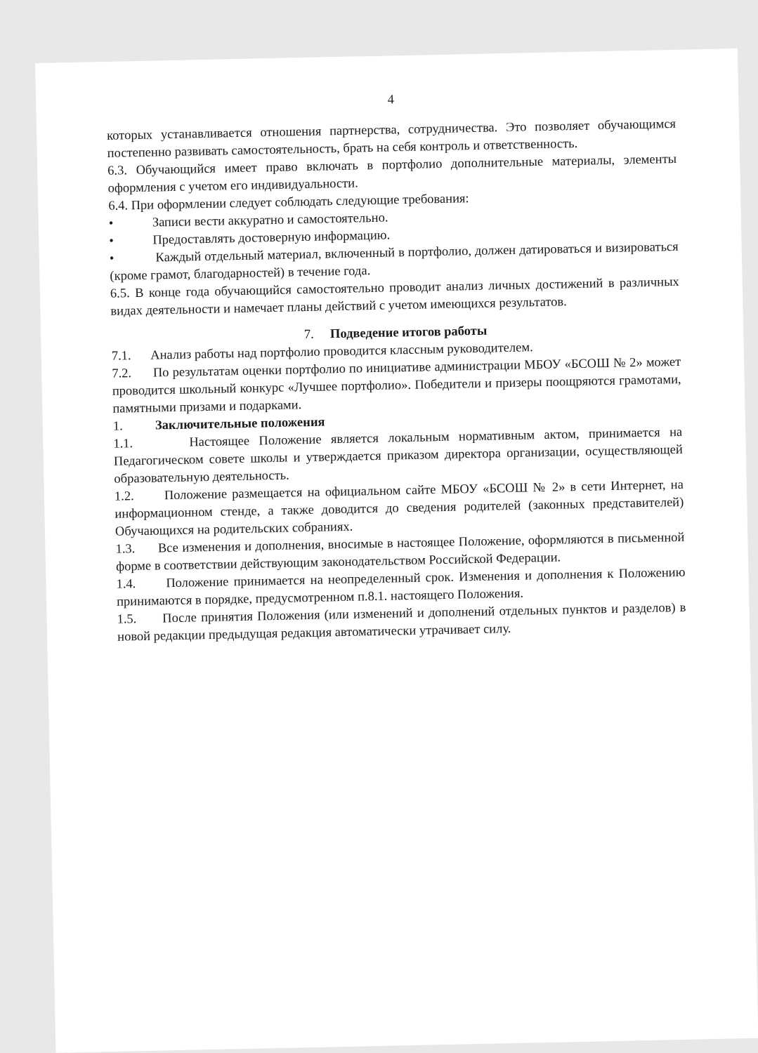4
которых устанавливается отношения партнерства, сотрудничества. Это позволяет обучающимся постепенно развивать самостоятельность, брать на себя контроль и ответственность.
6.3. Обучающийся имеет право включать в портфолио дополнительные материалы, элементы оформления с учетом его индивидуальности.
6.4. При оформлении следует соблюдать следующие требования:
• Записи вести аккуратно и самостоятельно.
• Предоставлять достоверную информацию.
• Каждый отдельный материал, включенный в портфолио, должен датироваться и визироваться (кроме грамот, благодарностей) в течение года.
6.5. В конце года обучающийся самостоятельно проводит анализ личных достижений в различных видах деятельности и намечает планы действий с учетом имеющихся результатов.
7. Подведение итогов работы
7.1. Анализ работы над портфолио проводится классным руководителем.
7.2. По результатам оценки портфолио по инициативе администрации МБОУ «БСОШ № 2» может проводится школьный конкурс «Лучшее портфолио». Победители и призеры поощряются грамотами, памятными призами и подарками.
1. Заключительные положения
1.1. Настоящее Положение является локальным нормативным актом, принимается на Педагогическом совете школы и утверждается приказом директора организации, осуществляющей образовательную деятельность.
1.2. Положение размещается на официальном сайте МБОУ «БСОШ № 2» в сети Интернет, на информационном стенде, а также доводится до сведения родителей (законных представителей) Обучающихся на родительских собраниях.
1.3. Все изменения и дополнения, вносимые в настоящее Положение, оформляются в письменной форме в соответствии действующим законодательством Российской Федерации.
1.4. Положение принимается на неопределенный срок. Изменения и дополнения к Положению принимаются в порядке, предусмотренном п.8.1. настоящего Положения.
1.5. После принятия Положения (или изменений и дополнений отдельных пунктов и разделов) в новой редакции предыдущая редакция автоматически утрачивает силу.